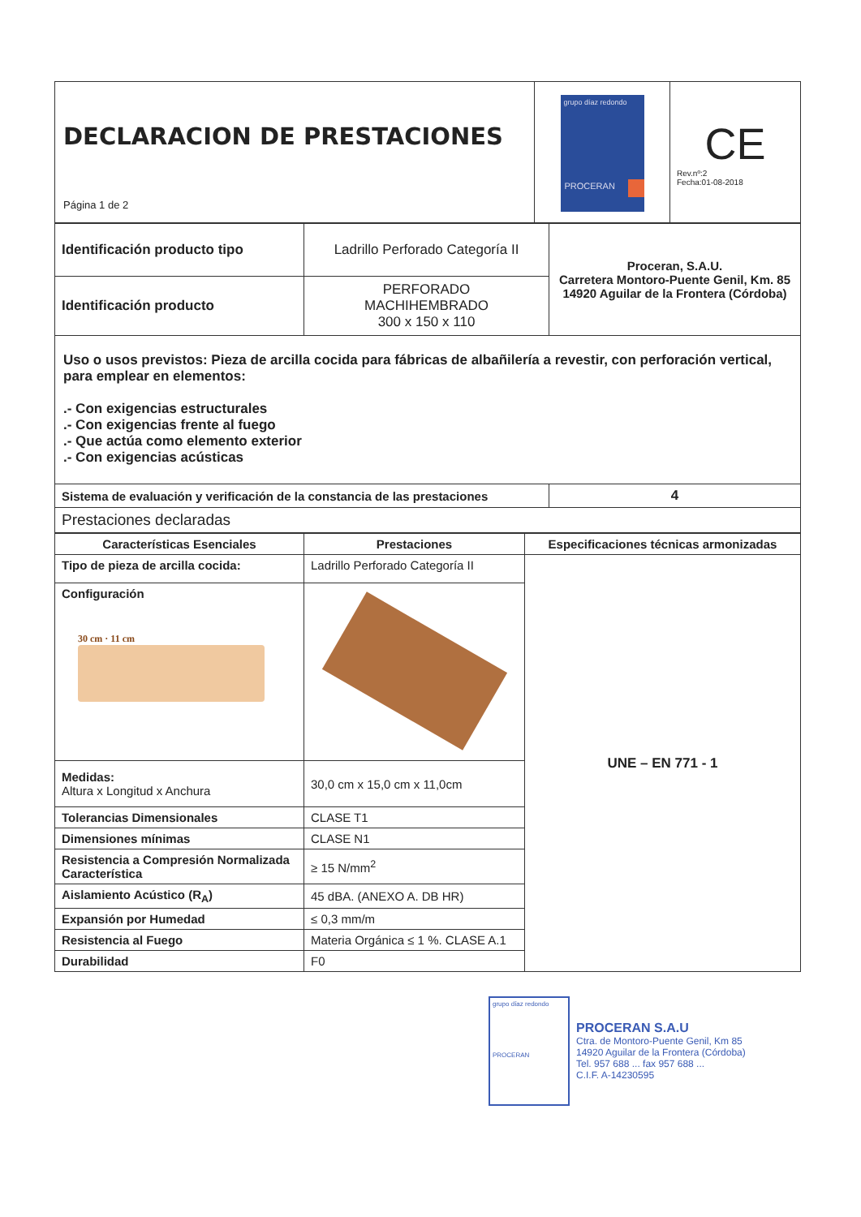| DECLARACION DE PRESTACIONES Página 1 de 2 | grupo díaz redondo PROCERAN | CE Rev.nº:2 Fecha:01-08-2018 |
| Identificación producto tipo | Ladrillo Perforado Categoría II | Proceran, S.A.U. Carretera Montoro-Puente Genil, Km. 85 14920 Aguilar de la Frontera (Córdoba) |
| Identificación producto | PERFORADO MACHIHEMBRADO 300 x 150 x 110 | |
| Uso o usos previstos: Pieza de arcilla cocida para fábricas de albañilería a revestir, con perforación vertical, para emplear en elementos: .- Con exigencias estructurales .- Con exigencias frente al fuego .- Que actúa como elemento exterior .- Con exigencias acústicas | | |
| Sistema de evaluación y verificación de la constancia de las prestaciones | | 4 |
| Prestaciones declaradas | | |
| Características Esenciales | Prestaciones | Especificaciones técnicas armonizadas |
| --- | --- | --- |
| Tipo de pieza de arcilla cocida: | Ladrillo Perforado Categoría II | UNE – EN 771 - 1 |
| Configuración 30 cm · 11 cm | | |
| Medidas: Altura x Longitud x Anchura | 30,0 cm x 15,0 cm x 11,0cm | |
| Tolerancias Dimensionales | CLASE T1 | |
| Dimensiones mínimas | CLASE N1 | |
| Resistencia a Compresión Normalizada Característica | ≥ 15 N/mm<sup>2</sup> | |
| Aislamiento Acústico (R<sub>A</sub>) | 45 dBA. (ANEXO A. DB HR) | |
| Expansión por Humedad | ≤ 0,3 mm/m | |
| Resistencia al Fuego | Materia Orgánica ≤ 1 %. CLASE A.1 | |
| Durabilidad | F0 | |
grupo díaz redondo
PROCERAN
PROCERAN S.A.U
Ctra. de Montoro-Puente Genil, Km 85
14920 Aguilar de la Frontera (Córdoba)
Tel. 957 688 ... fax 957 688 ...
C.I.F. A-14230595